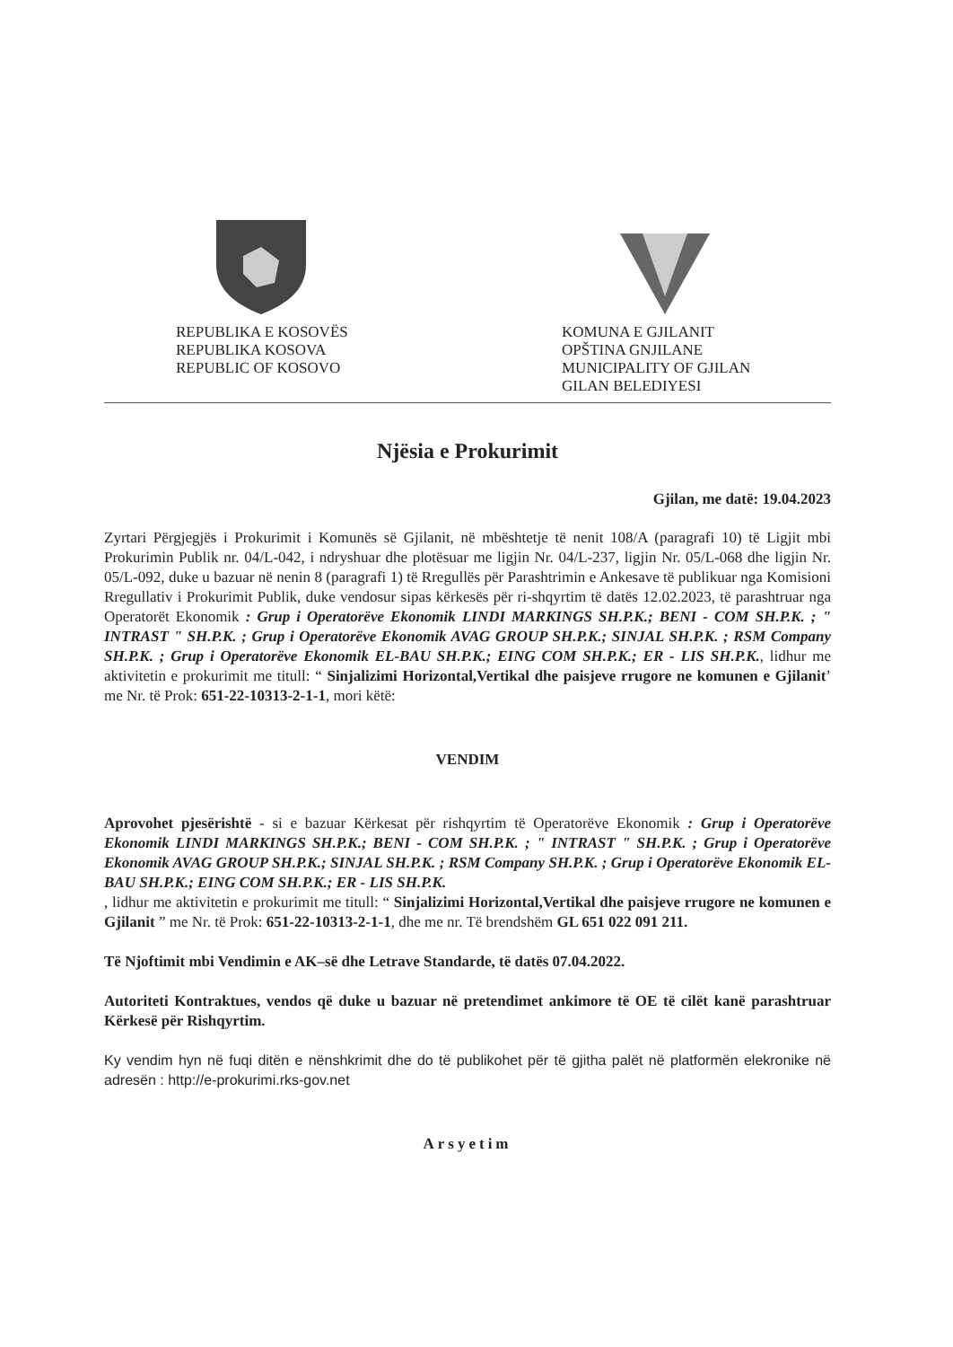REPUBLIKA E KOSOVËS
REPUBLIKA KOSOVA
REPUBLIC OF KOSOVO
KOMUNA E GJILANIT
OPŠTINA GNJILANE
MUNICIPALITY OF GJILAN
GILAN BELEDIYESI
Njësia e Prokurimit
Gjilan, me datë: 19.04.2023
Zyrtari Përgjegjës i Prokurimit i Komunës së Gjilanit, në mbështetje të nenit 108/A (paragrafi 10) të Ligjit mbi Prokurimin Publik nr. 04/L-042, i ndryshuar dhe plotësuar me ligjin Nr. 04/L-237, ligjin Nr. 05/L-068 dhe ligjin Nr. 05/L-092, duke u bazuar në nenin 8 (paragrafi 1) të Rregullës për Parashtrimin e Ankesave të publikuar nga Komisioni Rregullativ i Prokurimit Publik, duke vendosur sipas kërkesës për ri-shqyrtim të datës 12.02.2023, të parashtruar nga Operatorët Ekonomik : Grup i Operatorëve Ekonomik LINDI MARKINGS SH.P.K.; BENI - COM SH.P.K. ; " INTRAST " SH.P.K. ; Grup i Operatorëve Ekonomik AVAG GROUP SH.P.K.; SINJAL SH.P.K. ; RSM Company SH.P.K. ; Grup i Operatorëve Ekonomik EL-BAU SH.P.K.; EING COM SH.P.K.; ER - LIS SH.P.K., lidhur me aktivitetin e prokurimit me titull: “ Sinjalizimi Horizontal,Vertikal dhe paisjeve rrugore ne komunen e Gjilanit’ me Nr. të Prok: 651-22-10313-2-1-1, mori këtë:
VENDIM
Aprovohet pjesërishtë - si e bazuar Kërkesat për rishqyrtim të Operatorëve Ekonomik : Grup i Operatorëve Ekonomik LINDI MARKINGS SH.P.K.; BENI - COM SH.P.K. ; " INTRAST " SH.P.K. ; Grup i Operatorëve Ekonomik AVAG GROUP SH.P.K.; SINJAL SH.P.K. ; RSM Company SH.P.K. ; Grup i Operatorëve Ekonomik EL-BAU SH.P.K.; EING COM SH.P.K.; ER - LIS SH.P.K.
, lidhur me aktivitetin e prokurimit me titull: “ Sinjalizimi Horizontal,Vertikal dhe paisjeve rrugore ne komunen e Gjilanit ” me Nr. të Prok: 651-22-10313-2-1-1, dhe me nr. Të brendshëm GL 651 022 091 211.
Të Njoftimit mbi Vendimin e AK–së dhe Letrave Standarde, të datës 07.04.2022.
Autoriteti Kontraktues, vendos që duke u bazuar në pretendimet ankimore të OE të cilët kanë parashtruar Kërkesë për Rishqyrtim.
Ky vendim hyn në fuqi ditën e nënshkrimit dhe do të publikohet për të gjitha palët në platformën elekronike në adresën : http://e-prokurimi.rks-gov.net
Arsyetim